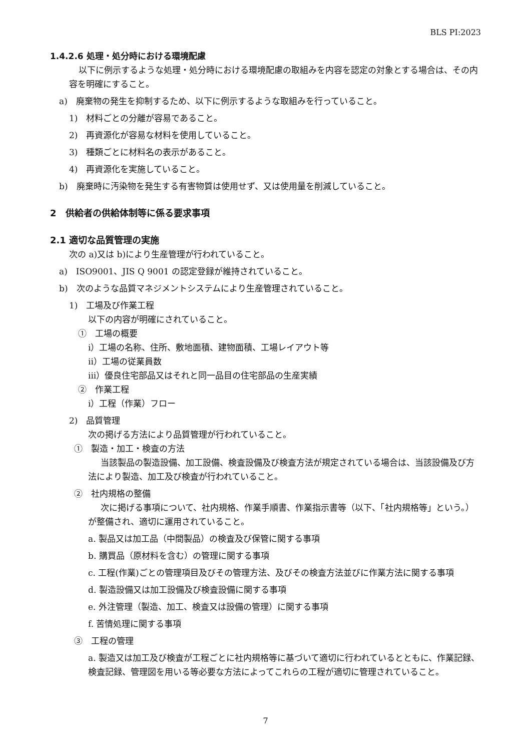BLS PI:2023
1.4.2.6 処理・処分時における環境配慮
以下に例示するような処理・処分時における環境配慮の取組みを内容を認定の対象とする場合は、その内容を明確にすること。
a)　廃棄物の発生を抑制するため、以下に例示するような取組みを行っていること。
1)　材料ごとの分離が容易であること。
2)　再資源化が容易な材料を使用していること。
3)　種類ごとに材料名の表示があること。
4)　再資源化を実施していること。
b)　廃棄時に汚染物を発生する有害物質は使用せず、又は使用量を削減していること。
2　供給者の供給体制等に係る要求事項
2.1 適切な品質管理の実施
次の a)又は b)により生産管理が行われていること。
a)　ISO9001、JIS Q 9001 の認定登録が維持されていること。
b)　次のような品質マネジメントシステムにより生産管理されていること。
1)　工場及び作業工程
以下の内容が明確にされていること。
①　工場の概要
i）工場の名称、住所、敷地面積、建物面積、工場レイアウト等
ii）工場の従業員数
iii）優良住宅部品又はそれと同一品目の住宅部品の生産実績
②　作業工程
i）工程（作業）フロー
2)　品質管理
次の掲げる方法により品質管理が行われていること。
①　製造・加工・検査の方法
当該製品の製造設備、加工設備、検査設備及び検査方法が規定されている場合は、当該設備及び方法により製造、加工及び検査が行われていること。
②　社内規格の整備
次に掲げる事項について、社内規格、作業手順書、作業指示書等（以下、「社内規格等」という。）が整備され、適切に運用されていること。
a. 製品又は加工品（中間製品）の検査及び保管に関する事項
b. 購買品（原材料を含む）の管理に関する事項
c. 工程(作業)ごとの管理項目及びその管理方法、及びその検査方法並びに作業方法に関する事項
d. 製造設備又は加工設備及び検査設備に関する事項
e. 外注管理（製造、加工、検査又は設備の管理）に関する事項
f. 苦情処理に関する事項
③　工程の管理
a. 製造又は加工及び検査が工程ごとに社内規格等に基づいて適切に行われているとともに、作業記録、検査記録、管理図を用いる等必要な方法によってこれらの工程が適切に管理されていること。
7